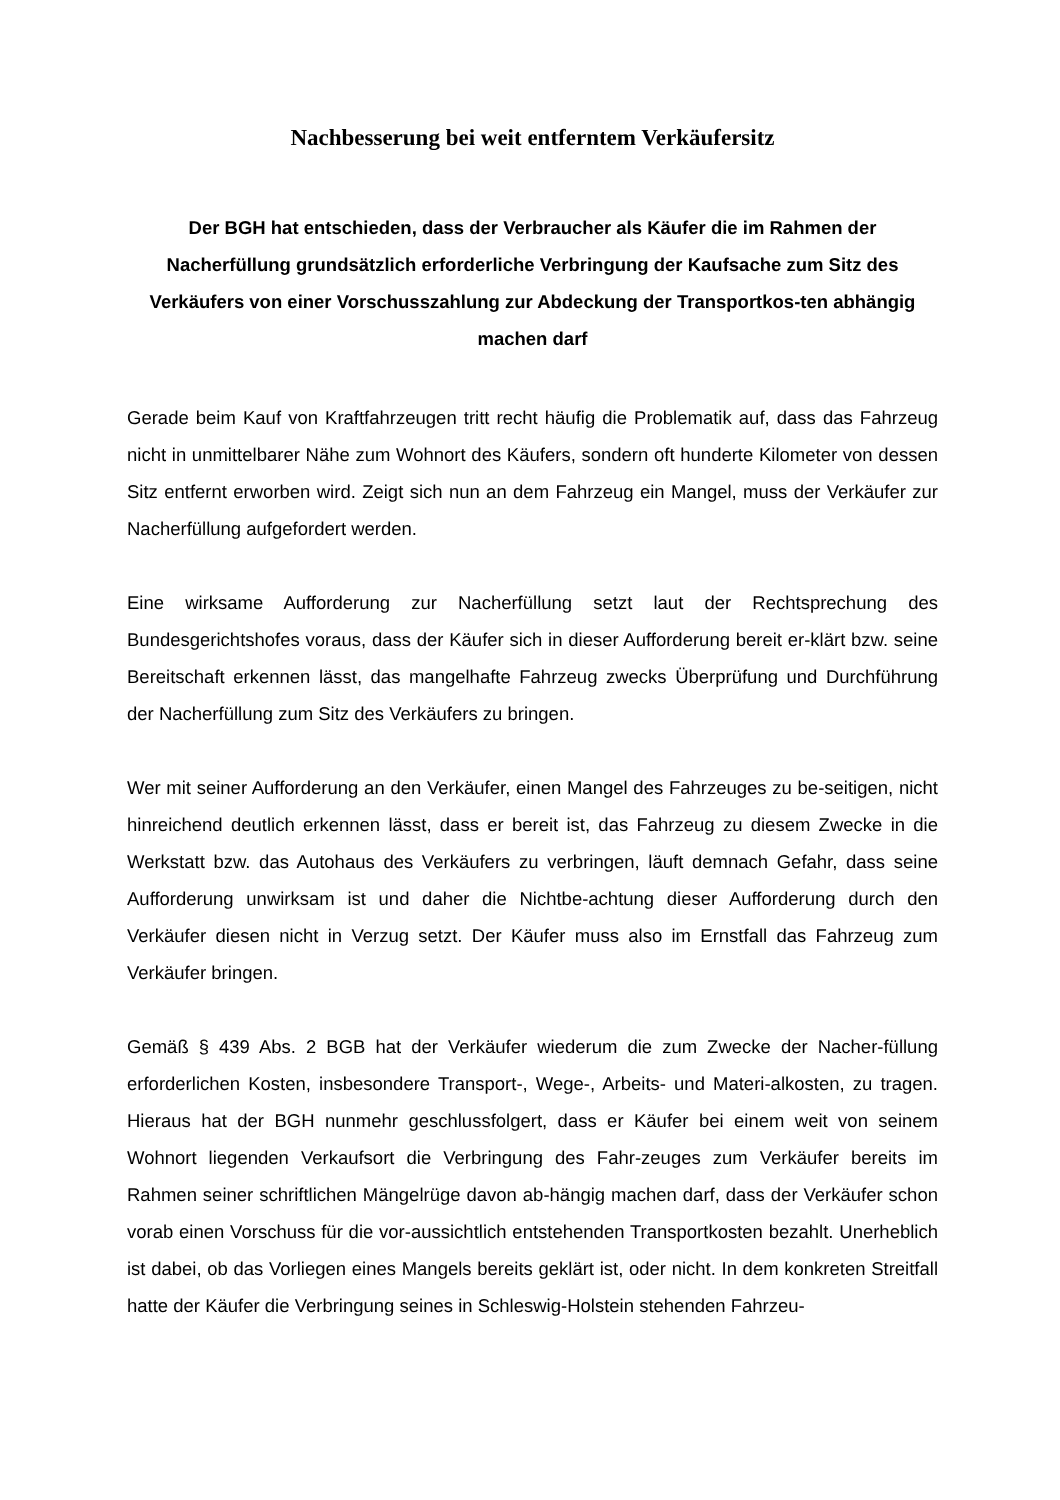Nachbesserung bei weit entferntem Verkäufersitz
Der BGH hat entschieden, dass der Verbraucher als Käufer die im Rahmen der Nacherfüllung grundsätzlich erforderliche Verbringung der Kaufsache zum Sitz des Verkäufers von einer Vorschusszahlung zur Abdeckung der Transportkos-ten abhängig machen darf
Gerade beim Kauf von Kraftfahrzeugen tritt recht häufig die Problematik auf, dass das Fahrzeug nicht in unmittelbarer Nähe zum Wohnort des Käufers, sondern oft hunderte Kilometer von dessen Sitz entfernt erworben wird. Zeigt sich nun an dem Fahrzeug ein Mangel, muss der Verkäufer zur Nacherfüllung aufgefordert werden.
Eine wirksame Aufforderung zur Nacherfüllung setzt laut der Rechtsprechung des Bundesgerichtshofes voraus, dass der Käufer sich in dieser Aufforderung bereit er-klärt bzw. seine Bereitschaft erkennen lässt, das mangelhafte Fahrzeug zwecks Überprüfung und Durchführung der Nacherfüllung zum Sitz des Verkäufers zu bringen.
Wer mit seiner Aufforderung an den Verkäufer, einen Mangel des Fahrzeuges zu be-seitigen, nicht hinreichend deutlich erkennen lässt, dass er bereit ist, das Fahrzeug zu diesem Zwecke in die Werkstatt bzw. das Autohaus des Verkäufers zu verbringen, läuft demnach Gefahr, dass seine Aufforderung unwirksam ist und daher die Nichtbe-achtung dieser Aufforderung durch den Verkäufer diesen nicht in Verzug setzt. Der Käufer muss also im Ernstfall das Fahrzeug zum Verkäufer bringen.
Gemäß § 439 Abs. 2 BGB hat der Verkäufer wiederum die zum Zwecke der Nacher-füllung erforderlichen Kosten, insbesondere Transport-, Wege-, Arbeits- und Materi-alkosten, zu tragen. Hieraus hat der BGH nunmehr geschlussfolgert, dass er Käufer bei einem weit von seinem Wohnort liegenden Verkaufsort die Verbringung des Fahr-zeuges zum Verkäufer bereits im Rahmen seiner schriftlichen Mängelrüge davon ab-hängig machen darf, dass der Verkäufer schon vorab einen Vorschuss für die vor-aussichtlich entstehenden Transportkosten bezahlt. Unerheblich ist dabei, ob das Vorliegen eines Mangels bereits geklärt ist, oder nicht. In dem konkreten Streitfall hatte der Käufer die Verbringung seines in Schleswig-Holstein stehenden Fahrzeu-